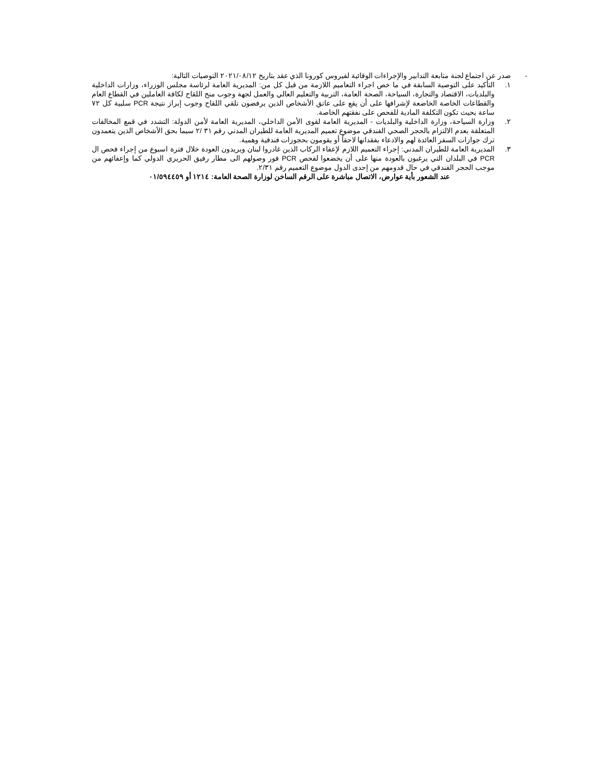- صدر عن اجتماع لجنة متابعة التدابير والإجراءات الوقائية لفيروس كورونا الذي عقد بتاريخ ٢٠٢١/٠٨/١٢ التوصيات التالية:
١. التأكيد على التوصية السابقة في ما خص اجراء التعاميم اللازمة من قبل كل من: المديرية العامة لرئاسة مجلس الوزراء، وزارات الداخلية والبلديات، الاقتصاد والتجارة، السياحة، الصحة العامة، التربية والتعليم العالي والعمل لجهة وجوب منح اللقاح لكافة العاملين في القطاع العام والقطاعات الخاصة الخاضعة لإشرافها على أن يقع على عاتق الأشخاص الذين يرفضون تلقي اللقاح وجوب إبراز نتيجة PCR سلبية كل ٧٢ ساعة بحيث تكون التكلفة المادية للفحص على نفقتهم الخاصة.
٢. وزارة السياحة، وزارة الداخلية والبلديات - المديرية العامة لقوى الأمن الداخلي، المديرية العامة لأمن الدولة: التشدد في قمع المخالفات المتعلقة بعدم الالتزام بالحجر الصحي الفندقي موضوع تعميم المديرية العامة للطيران المدني رقم ٣١ /٢ سيما بحق الأشخاص الذين يتعمدون ترك جوازات السفر العائدة لهم والادعاء بفقدانها لاحقاً أو يقومون بحجوزات فندقية وهمية.
٣. المديرية العامة للطيران المدني: إجراء التعميم اللازم لإعفاء الركاب الذين غادروا لبنان ويريدون العودة خلال فترة اسبوع من إجراء فحص ال PCR في البلدان التي يرغبون بالعودة منها على أن يخضعوا لفحص PCR فور وصولهم الى مطار رفيق الحريري الدولي كما وإعفائهم من موجب الحجر الفندقي في حال قدومهم من إحدى الدول موضوع التعميم رقم ٢/٣١.
عند الشعور بأية عوارض، الاتصال مباشرة على الرقم الساخن لوزارة الصحة العامة: ١٢١٤ أو ٠١/٥٩٤٤٥٩